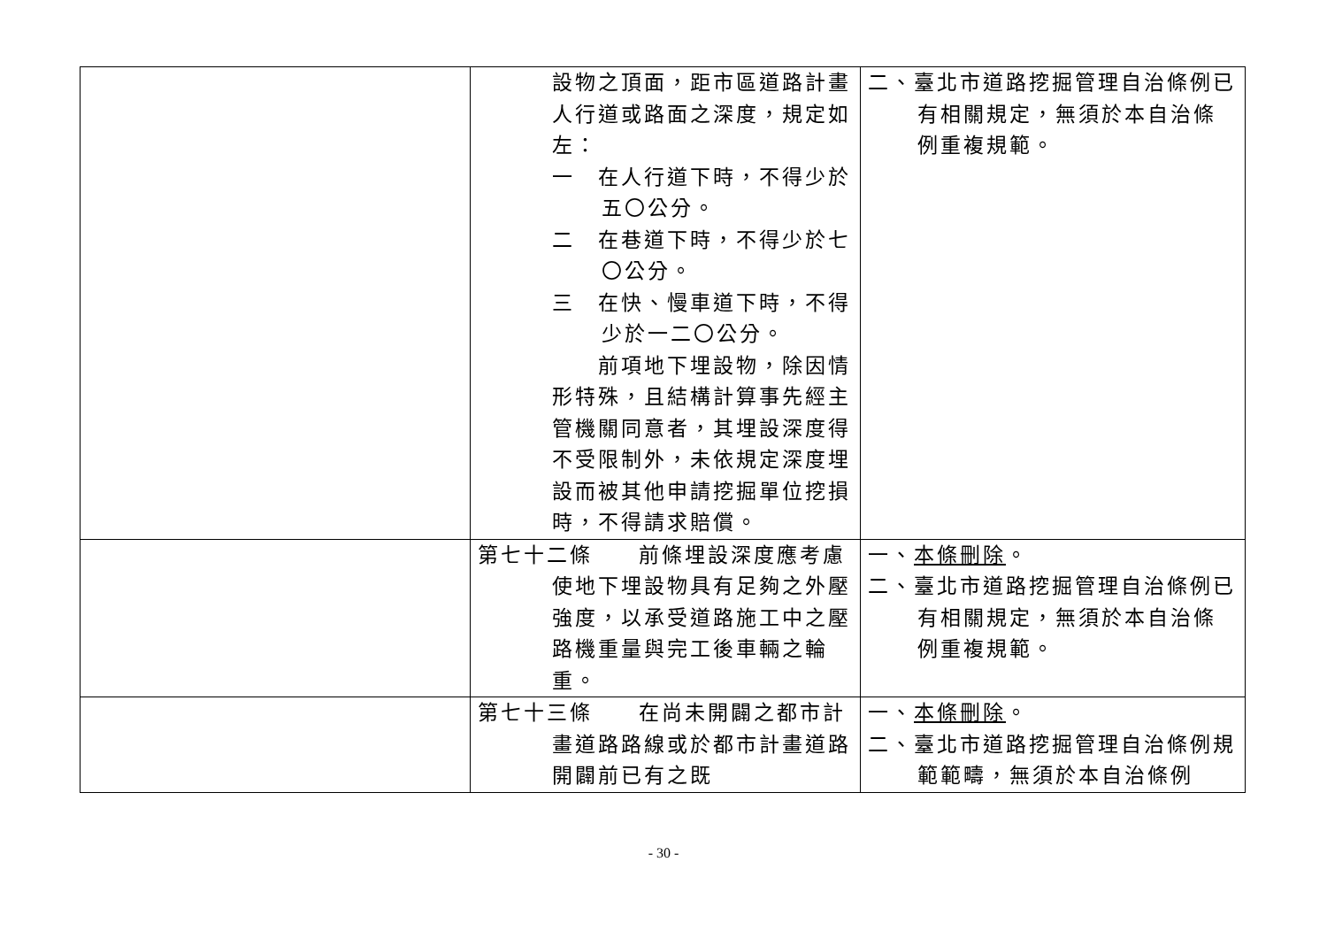| | 設物之頂面，距市區道路計畫人行道或路面之深度，規定如左： 一 在人行道下時，不得少於五〇公分。 二 在巷道下時，不得少於七〇公分。 三 在快、慢車道下時，不得少於一二〇公分。 前項地下埋設物，除因情形特殊，且結構計算事先經主管機關同意者，其埋設深度得不受限制外，未依規定深度埋設而被其他申請挖掘單位挖損時，不得請求賠償。 | 二、臺北市道路挖掘管理自治條例已有相關規定，無須於本自治條例重複規範。 |
| | 第七十二條 前條埋設深度應考慮使地下埋設物具有足夠之外壓強度，以承受道路施工中之壓路機重量與完工後車輛之輪重。 | 一、 本條刪除 。 二、臺北市道路挖掘管理自治條例已有相關規定，無須於本自治條例重複規範。 |
| | 第七十三條 在尚未開闢之都市計畫道路路線或於都市計畫道路開闢前已有之既 | 一、 本條刪除 。 二、臺北市道路挖掘管理自治條例規範範疇，無須於本自治條例 |
- 30 -